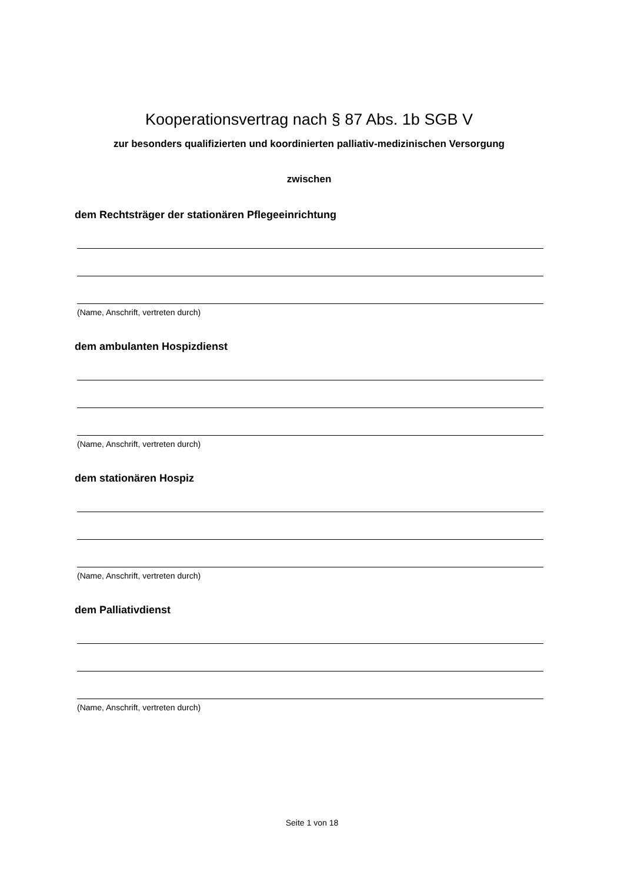Kooperationsvertrag nach § 87 Abs. 1b SGB V
zur besonders qualifizierten und koordinierten palliativ-medizinischen Versorgung
zwischen
dem Rechtsträger der stationären Pflegeeinrichtung
(Name, Anschrift, vertreten durch)
dem ambulanten Hospizdienst
(Name, Anschrift, vertreten durch)
dem stationären Hospiz
(Name, Anschrift, vertreten durch)
dem Palliativdienst
(Name, Anschrift, vertreten durch)
Seite 1 von 18